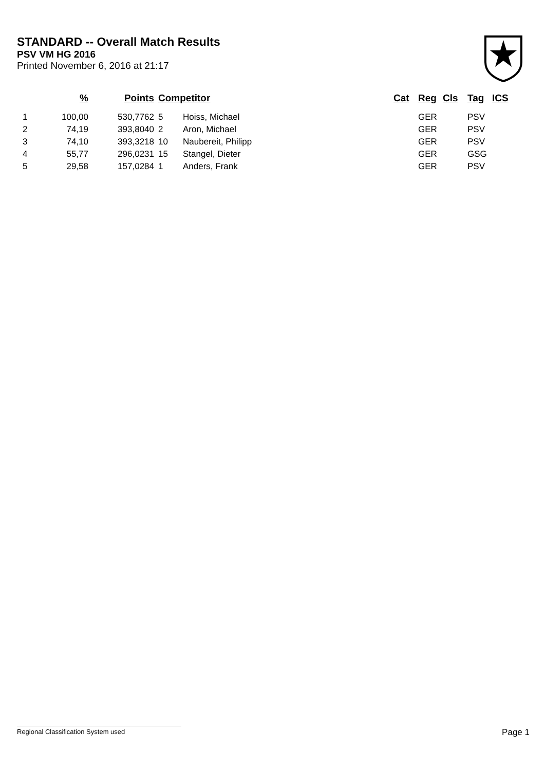STANDARD -- Overall Match Results
PSV VM HG 2016
Printed November 6, 2016 at 21:17
| | % | Points | Competitor | | Cat | Reg | Cls | Tag | ICS |
| --- | --- | --- | --- | --- | --- | --- | --- | --- | --- |
| 1 | 100,00 | 530,7762 | 5 | Hoiss, Michael | | GER | | PSV | |
| 2 | 74,19 | 393,8040 | 2 | Aron, Michael | | GER | | PSV | |
| 3 | 74,10 | 393,3218 | 10 | Naubereit, Philipp | | GER | | PSV | |
| 4 | 55,77 | 296,0231 | 15 | Stangel, Dieter | | GER | | GSG | |
| 5 | 29,58 | 157,0284 | 1 | Anders, Frank | | GER | | PSV | |
Regional Classification System used Page 1